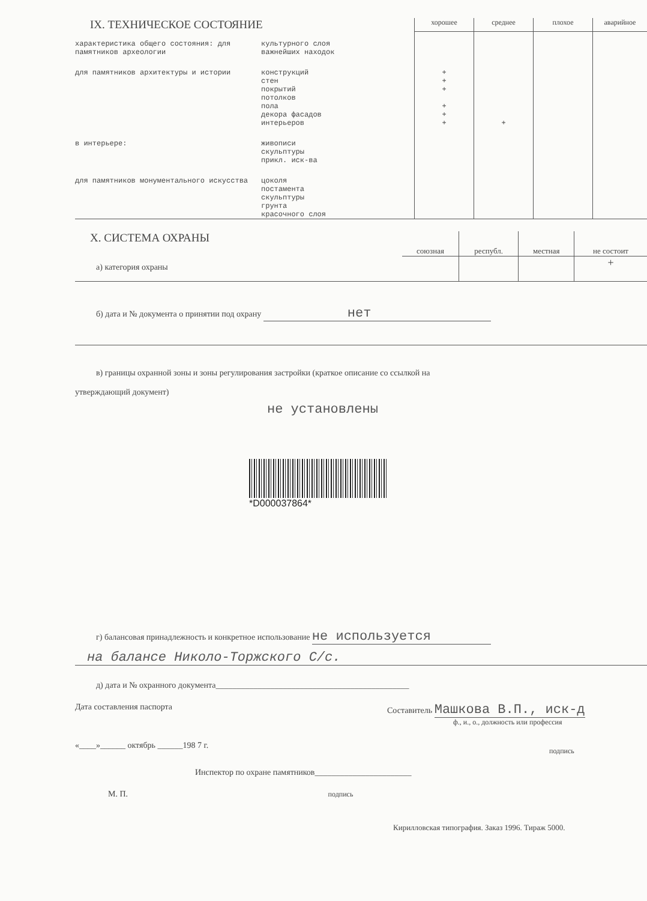| IX. ТЕХНИЧЕСКОЕ СОСТОЯНИЕ | | хорошее | среднее | плохое | аварийное |
| характеристика общего состояния: для памятников археологии | культурного слоя важнейших находок | | | | |
| для памятников архитектуры и истории | конструкций стен покрытий потолков пола декора фасадов интерьеров | + + + + + + | + | | |
| в интерьере: | живописи скульптуры прикл. иск-ва | | | | |
| для памятников монументального искусства | цоколя постамента скульптуры грунта красочного слоя | | | | |
| X. СИСТЕМА ОХРАНЫ | союзная | республ. | местная | не состоит |
| а) категория охраны | | | | + |
б) дата и № документа о принятии под охрану нет
в) границы охранной зоны и зоны регулирования застройки (краткое описание со ссылкой на
утверждающий документ)
не установлены
*D000037864*
г) балансовая принадлежность и конкретное использование не используется
на балансе Николо-Торжского С/с.
д) дата и № охранного документа______________________________________________
| Дата составления паспорта «____»______ октябрь ______198 7 г. | Составитель Машкова В.П., иск-д ф., и., о., должность или профессия подпись |
Инспектор по охране памятников_______________________
М. П. подпись
Кирилловская типография. Заказ 1996. Тираж 5000.